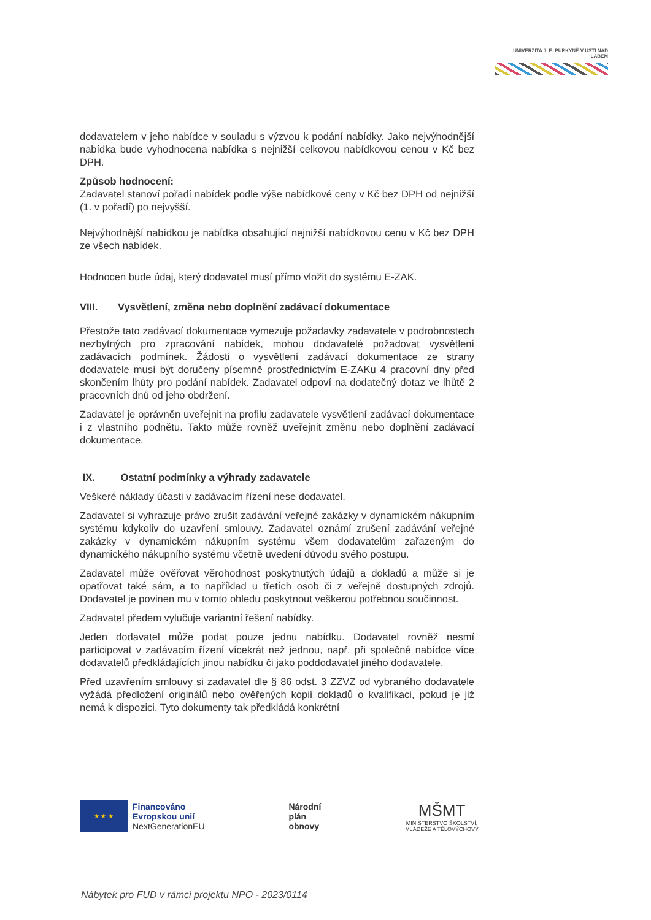UNIVERZITA J. E. PURKYNĚ V ÚSTÍ NAD LABEM
dodavatelem v jeho nabídce v souladu s výzvou k podání nabídky. Jako nejvýhodnější nabídka bude vyhodnocena nabídka s nejnižší celkovou nabídkovou cenou v Kč bez DPH.
Způsob hodnocení:
Zadavatel stanoví pořadí nabídek podle výše nabídkové ceny v Kč bez DPH od nejnižší (1. v pořadí) po nejvyšší.
Nejvýhodnější nabídkou je nabídka obsahující nejnižší nabídkovou cenu v Kč bez DPH ze všech nabídek.
Hodnocen bude údaj, který dodavatel musí přímo vložit do systému E-ZAK.
VIII. Vysvětlení, změna nebo doplnění zadávací dokumentace
Přestože tato zadávací dokumentace vymezuje požadavky zadavatele v podrobnostech nezbytných pro zpracování nabídek, mohou dodavatelé požadovat vysvětlení zadávacích podmínek. Žádosti o vysvětlení zadávací dokumentace ze strany dodavatele musí být doručeny písemně prostřednictvím E-ZAKu 4 pracovní dny před skončením lhůty pro podání nabídek. Zadavatel odpoví na dodatečný dotaz ve lhůtě 2 pracovních dnů od jeho obdržení.
Zadavatel je oprávněn uveřejnit na profilu zadavatele vysvětlení zadávací dokumentace i z vlastního podnětu. Takto může rovněž uveřejnit změnu nebo doplnění zadávací dokumentace.
IX. Ostatní podmínky a výhrady zadavatele
Veškeré náklady účasti v zadávacím řízení nese dodavatel.
Zadavatel si vyhrazuje právo zrušit zadávání veřejné zakázky v dynamickém nákupním systému kdykoliv do uzavření smlouvy. Zadavatel oznámí zrušení zadávání veřejné zakázky v dynamickém nákupním systému všem dodavatelům zařazeným do dynamického nákupního systému včetně uvedení důvodu svého postupu.
Zadavatel může ověřovat věrohodnost poskytnutých údajů a dokladů a může si je opatřovat také sám, a to například u třetích osob či z veřejně dostupných zdrojů. Dodavatel je povinen mu v tomto ohledu poskytnout veškerou potřebnou součinnost.
Zadavatel předem vylučuje variantní řešení nabídky.
Jeden dodavatel může podat pouze jednu nabídku. Dodavatel rovněž nesmí participovat v zadávacím řízení vícekrát než jednou, např. při společné nabídce více dodavatelů předkládajících jinou nabídku či jako poddodavatel jiného dodavatele.
Před uzavřením smlouvy si zadavatel dle § 86 odst. 3 ZZVZ od vybraného dodavatele vyžádá předložení originálů nebo ověřených kopií dokladů o kvalifikaci, pokud je již nemá k dispozici. Tyto dokumenty tak předkládá konkrétní
★ ★ ★
Financováno
Evropskou unií
NextGenerationEU
Národní
plán
obnovy
MŠMT
MINISTERSTVO ŠKOLSTVÍ,
MLÁDEŽE A TĚLOVÝCHOVY
Nábytek pro FUD v rámci projektu NPO - 2023/0114